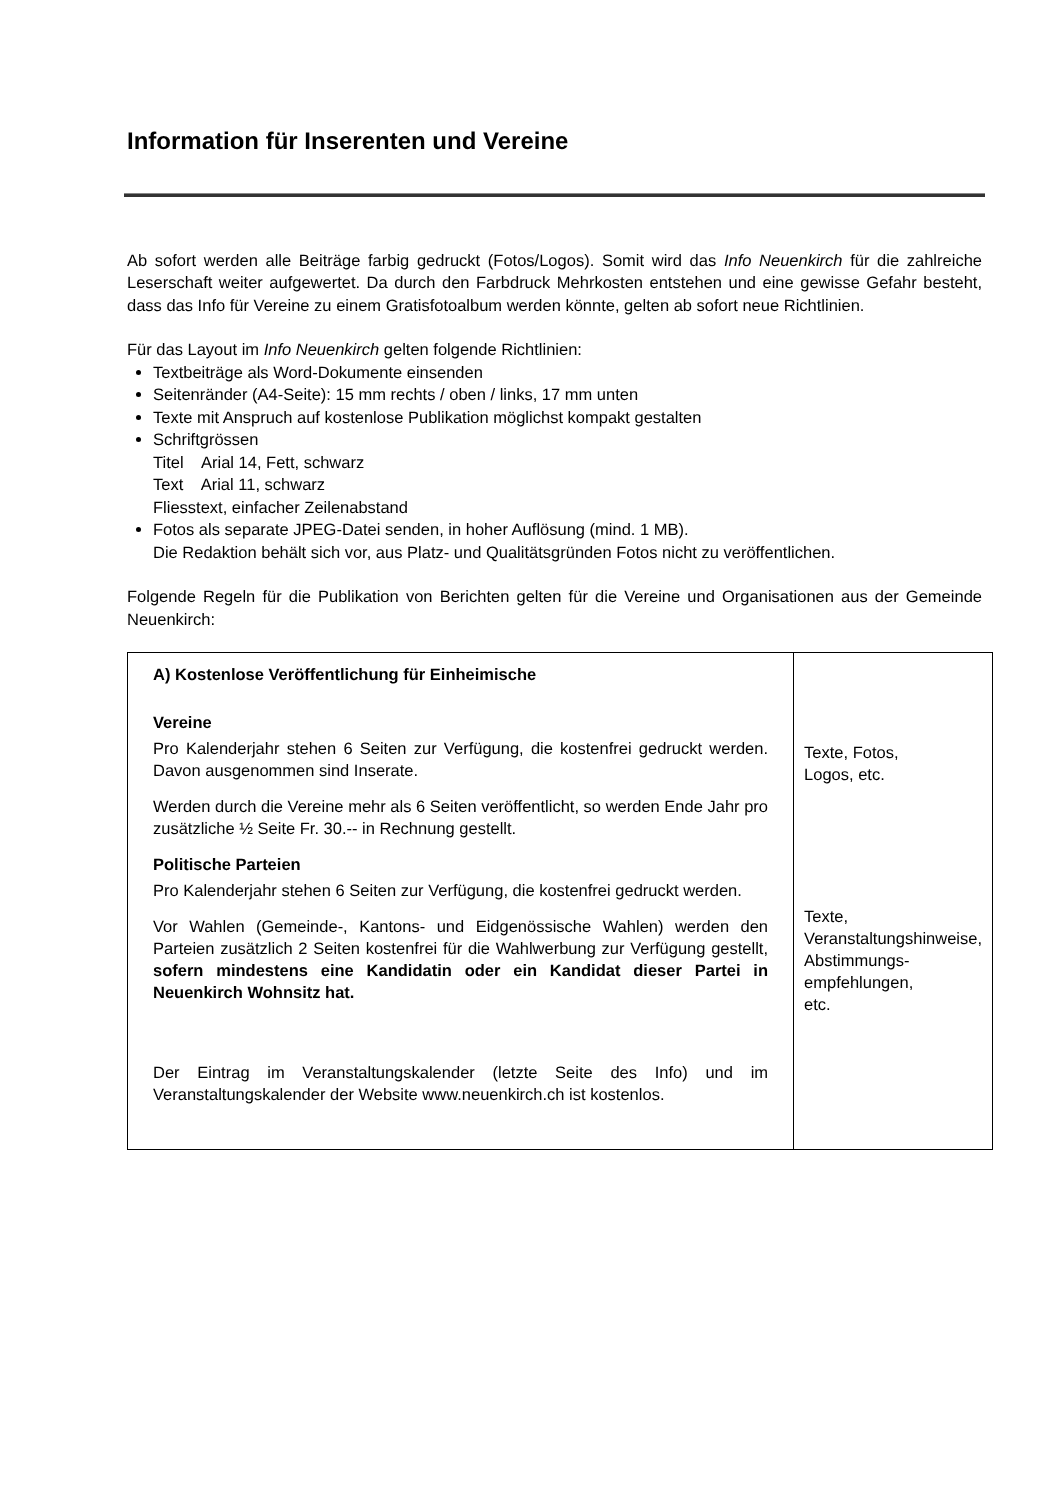Information für Inserenten und Vereine
Ab sofort werden alle Beiträge farbig gedruckt (Fotos/Logos). Somit wird das Info Neuenkirch für die zahlreiche Leserschaft weiter aufgewertet. Da durch den Farbdruck Mehrkosten entstehen und eine gewisse Gefahr besteht, dass das Info für Vereine zu einem Gratisfotoalbum werden könnte, gelten ab sofort neue Richtlinien.
Für das Layout im Info Neuenkirch gelten folgende Richtlinien:
Textbeiträge als Word-Dokumente einsenden
Seitenränder (A4-Seite): 15 mm rechts / oben / links, 17 mm unten
Texte mit Anspruch auf kostenlose Publikation möglichst kompakt gestalten
Schriftgrössen
Titel Arial 14, Fett, schwarz
Text Arial 11, schwarz
Fliesstext, einfacher Zeilenabstand
Fotos als separate JPEG-Datei senden, in hoher Auflösung (mind. 1 MB).
Die Redaktion behält sich vor, aus Platz- und Qualitätsgründen Fotos nicht zu veröffentlichen.
Folgende Regeln für die Publikation von Berichten gelten für die Vereine und Organisationen aus der Gemeinde Neuenkirch:
| A) Kostenlose Veröffentlichung für Einheimische Vereine Pro Kalenderjahr stehen 6 Seiten zur Verfügung, die kostenfrei gedruckt werden. Davon ausgenommen sind Inserate. Werden durch die Vereine mehr als 6 Seiten veröffentlicht, so werden Ende Jahr pro zusätzliche ½ Seite Fr. 30.-- in Rechnung gestellt. Politische Parteien Pro Kalenderjahr stehen 6 Seiten zur Verfügung, die kostenfrei gedruckt werden. Vor Wahlen (Gemeinde-, Kantons- und Eidgenössische Wahlen) werden den Parteien zusätzlich 2 Seiten kostenfrei für die Wahlwerbung zur Verfügung gestellt, sofern mindestens eine Kandidatin oder ein Kandidat dieser Partei in Neuenkirch Wohnsitz hat. Der Eintrag im Veranstaltungskalender (letzte Seite des Info) und im Veranstaltungskalender der Website www.neuenkirch.ch ist kostenlos. | Texte, Fotos, Logos, etc. Texte, Veranstaltungshinweise, Abstimmungs- empfehlungen, etc. |